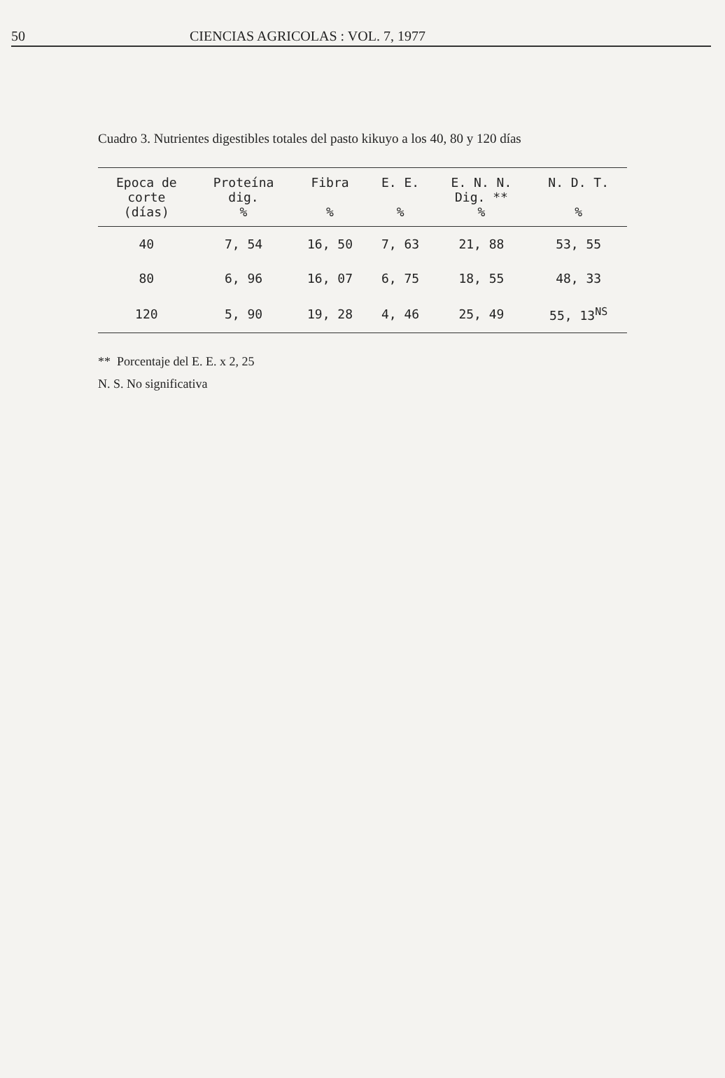50 CIENCIAS AGRICOLAS : VOL. 7, 1977
Cuadro 3. Nutrientes digestibles totales del pasto kikuyo a los 40, 80 y 120 días
| Epoca de corte (días) | Proteína dig. % | Fibra % | E. E. % | E. N. N. Dig. ** % | N. D. T. % |
| --- | --- | --- | --- | --- | --- |
| 40 | 7, 54 | 16, 50 | 7, 63 | 21, 88 | 53, 55 |
| 80 | 6, 96 | 16, 07 | 6, 75 | 18, 55 | 48, 33 |
| 120 | 5, 90 | 19, 28 | 4, 46 | 25, 49 | 55, 13<sup>NS</sup> |
** Porcentaje del E. E. x 2, 25
N. S. No significativa